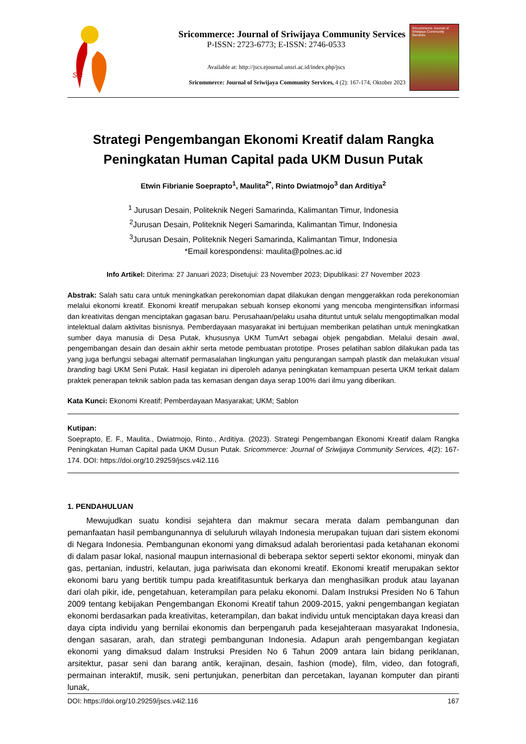Src
Sricommerce: Journal of Sriwijaya Community Services
P-ISSN: 2723-6773; E-ISSN: 2746-0533
Available at: http://jscs.ejournal.unsri.ac.id/index.php/jscs
Sricommerce: Journal of Sriwijaya Community Services, 4 (2): 167-174, Oktober 2023
Sricommerce Journal of Sriwijaya Community Services
Strategi Pengembangan Ekonomi Kreatif dalam Rangka Peningkatan Human Capital pada UKM Dusun Putak
Etwin Fibrianie Soeprapto<sup>1</sup>, Maulita<sup>2*</sup>, Rinto Dwiatmojo<sup>3</sup> dan Arditiya<sup>2</sup>
<sup>1</sup> Jurusan Desain, Politeknik Negeri Samarinda, Kalimantan Timur, Indonesia
<sup>2</sup> Jurusan Desain, Politeknik Negeri Samarinda, Kalimantan Timur, Indonesia
<sup>3</sup> Jurusan Desain, Politeknik Negeri Samarinda, Kalimantan Timur, Indonesia
*Email korespondensi: maulita@polnes.ac.id
Info Artikel: Diterima: 27 Januari 2023; Disetujui: 23 November 2023; Dipublikasi: 27 November 2023
Abstrak: Salah satu cara untuk meningkatkan perekonomian dapat dilakukan dengan menggerakkan roda perekonomian melalui ekonomi kreatif. Ekonomi kreatif merupakan sebuah konsep ekonomi yang mencoba mengintensifkan informasi dan kreativitas dengan menciptakan gagasan baru. Perusahaan/pelaku usaha dituntut untuk selalu mengoptimalkan modal intelektual dalam aktivitas bisnisnya. Pemberdayaan masyarakat ini bertujuan memberikan pelatihan untuk meningkatkan sumber daya manusia di Desa Putak, khususnya UKM TumArt sebagai objek pengabdian. Melalui desain awal, pengembangan desain dan desain akhir serta metode pembuatan prototipe. Proses pelatihan sablon dilakukan pada tas yang juga berfungsi sebagai alternatif permasalahan lingkungan yaitu pengurangan sampah plastik dan melakukan visual branding bagi UKM Seni Putak. Hasil kegiatan ini diperoleh adanya peningkatan kemampuan peserta UKM terkait dalam praktek penerapan teknik sablon pada tas kemasan dengan daya serap 100% dari ilmu yang diberikan.
Kata Kunci: Ekonomi Kreatif; Pemberdayaan Masyarakat; UKM; Sablon
Kutipan:
Soeprapto, E. F., Maulita., Dwiatmojo, Rinto., Arditiya. (2023). Strategi Pengembangan Ekonomi Kreatif dalam Rangka Peningkatan Human Capital pada UKM Dusun Putak. Sricommerce: Journal of Sriwijaya Community Services, 4(2): 167-174. DOI: https://doi.org/10.29259/jscs.v4i2.116
1. PENDAHULUAN
Mewujudkan suatu kondisi sejahtera dan makmur secara merata dalam pembangunan dan pemanfaatan hasil pembangunannya di seluluruh wilayah Indonesia merupakan tujuan dari sistem ekonomi di Negara Indonesia. Pembangunan ekonomi yang dimaksud adalah berorientasi pada ketahanan ekonomi di dalam pasar lokal, nasional maupun internasional di beberapa sektor seperti sektor ekonomi, minyak dan gas, pertanian, industri, kelautan, juga pariwisata dan ekonomi kreatif. Ekonomi kreatif merupakan sektor ekonomi baru yang bertitik tumpu pada kreatifitasuntuk berkarya dan menghasilkan produk atau layanan dari olah pikir, ide, pengetahuan, keterampilan para pelaku ekonomi. Dalam Instruksi Presiden No 6 Tahun 2009 tentang kebijakan Pengembangan Ekonomi Kreatif tahun 2009-2015, yakni pengembangan kegiatan ekonomi berdasarkan pada kreativitas, keterampilan, dan bakat individu untuk menciptakan daya kreasi dan daya cipta individu yang bernilai ekonomis dan berpengaruh pada kesejahteraan masyarakat Indonesia, dengan sasaran, arah, dan strategi pembangunan Indonesia. Adapun arah pengembangan kegiatan ekonomi yang dimaksud dalam Instruksi Presiden No 6 Tahun 2009 antara lain bidang periklanan, arsitektur, pasar seni dan barang antik, kerajinan, desain, fashion (mode), film, video, dan fotografi, permainan interaktif, musik, seni pertunjukan, penerbitan dan percetakan, layanan komputer dan piranti lunak,
DOI: https://doi.org/10.29259/jscs.v4i2.116 167